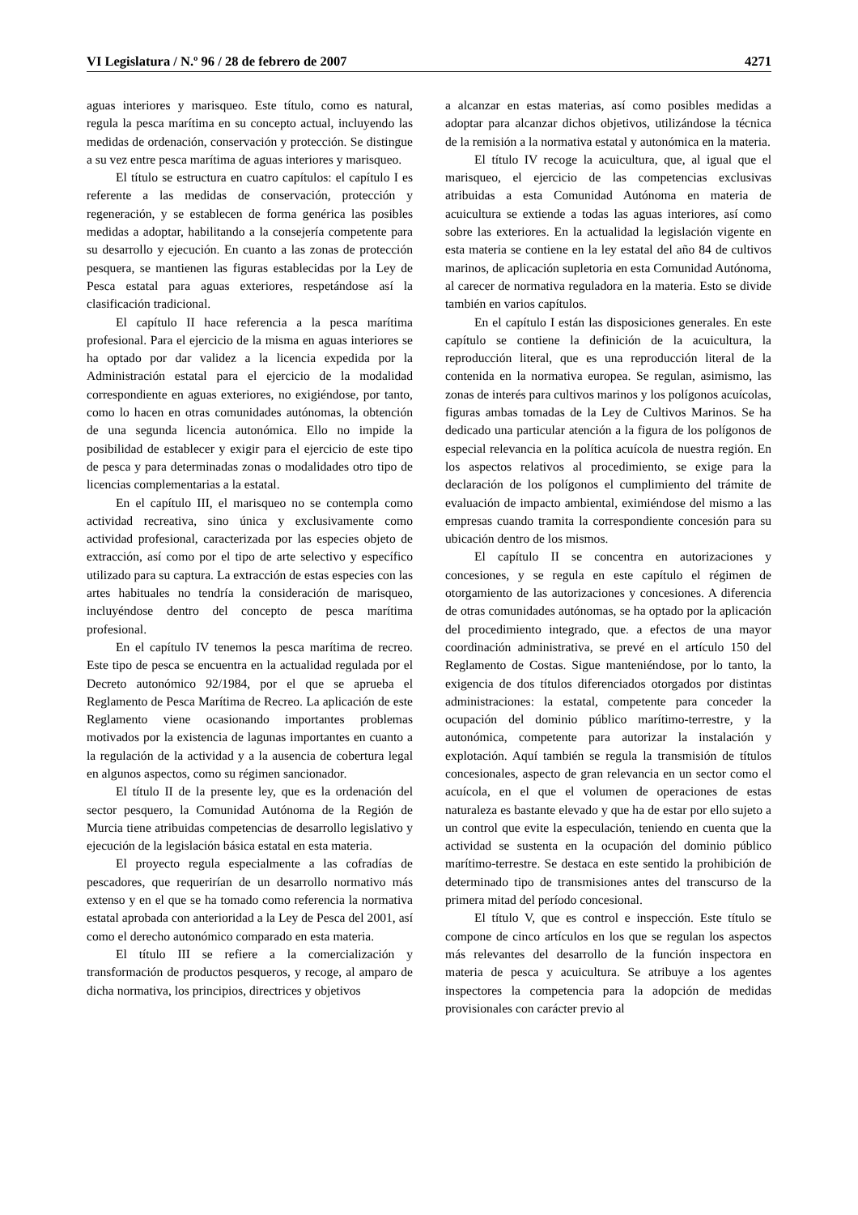VI Legislatura / N.º 96 / 28 de febrero de 2007 4271
aguas interiores y marisqueo. Este título, como es natural, regula la pesca marítima en su concepto actual, incluyendo las medidas de ordenación, conservación y protección. Se distingue a su vez entre pesca marítima de aguas interiores y marisqueo.
El título se estructura en cuatro capítulos: el capítulo I es referente a las medidas de conservación, protección y regeneración, y se establecen de forma genérica las posibles medidas a adoptar, habilitando a la consejería competente para su desarrollo y ejecución. En cuanto a las zonas de protección pesquera, se mantienen las figuras establecidas por la Ley de Pesca estatal para aguas exteriores, respetándose así la clasificación tradicional.
El capítulo II hace referencia a la pesca marítima profesional. Para el ejercicio de la misma en aguas interiores se ha optado por dar validez a la licencia expedida por la Administración estatal para el ejercicio de la modalidad correspondiente en aguas exteriores, no exigiéndose, por tanto, como lo hacen en otras comunidades autónomas, la obtención de una segunda licencia autonómica. Ello no impide la posibilidad de establecer y exigir para el ejercicio de este tipo de pesca y para determinadas zonas o modalidades otro tipo de licencias complementarias a la estatal.
En el capítulo III, el marisqueo no se contempla como actividad recreativa, sino única y exclusivamente como actividad profesional, caracterizada por las especies objeto de extracción, así como por el tipo de arte selectivo y específico utilizado para su captura. La extracción de estas especies con las artes habituales no tendría la consideración de marisqueo, incluyéndose dentro del concepto de pesca marítima profesional.
En el capítulo IV tenemos la pesca marítima de recreo. Este tipo de pesca se encuentra en la actualidad regulada por el Decreto autonómico 92/1984, por el que se aprueba el Reglamento de Pesca Marítima de Recreo. La aplicación de este Reglamento viene ocasionando importantes problemas motivados por la existencia de lagunas importantes en cuanto a la regulación de la actividad y a la ausencia de cobertura legal en algunos aspectos, como su régimen sancionador.
El título II de la presente ley, que es la ordenación del sector pesquero, la Comunidad Autónoma de la Región de Murcia tiene atribuidas competencias de desarrollo legislativo y ejecución de la legislación básica estatal en esta materia.
El proyecto regula especialmente a las cofradías de pescadores, que requerirían de un desarrollo normativo más extenso y en el que se ha tomado como referencia la normativa estatal aprobada con anterioridad a la Ley de Pesca del 2001, así como el derecho autonómico comparado en esta materia.
El título III se refiere a la comercialización y transformación de productos pesqueros, y recoge, al amparo de dicha normativa, los principios, directrices y objetivos
a alcanzar en estas materias, así como posibles medidas a adoptar para alcanzar dichos objetivos, utilizándose la técnica de la remisión a la normativa estatal y autonómica en la materia.
El título IV recoge la acuicultura, que, al igual que el marisqueo, el ejercicio de las competencias exclusivas atribuidas a esta Comunidad Autónoma en materia de acuicultura se extiende a todas las aguas interiores, así como sobre las exteriores. En la actualidad la legislación vigente en esta materia se contiene en la ley estatal del año 84 de cultivos marinos, de aplicación supletoria en esta Comunidad Autónoma, al carecer de normativa reguladora en la materia. Esto se divide también en varios capítulos.
En el capítulo I están las disposiciones generales. En este capítulo se contiene la definición de la acuicultura, la reproducción literal, que es una reproducción literal de la contenida en la normativa europea. Se regulan, asimismo, las zonas de interés para cultivos marinos y los polígonos acuícolas, figuras ambas tomadas de la Ley de Cultivos Marinos. Se ha dedicado una particular atención a la figura de los polígonos de especial relevancia en la política acuícola de nuestra región. En los aspectos relativos al procedimiento, se exige para la declaración de los polígonos el cumplimiento del trámite de evaluación de impacto ambiental, eximiéndose del mismo a las empresas cuando tramita la correspondiente concesión para su ubicación dentro de los mismos.
El capítulo II se concentra en autorizaciones y concesiones, y se regula en este capítulo el régimen de otorgamiento de las autorizaciones y concesiones. A diferencia de otras comunidades autónomas, se ha optado por la aplicación del procedimiento integrado, que. a efectos de una mayor coordinación administrativa, se prevé en el artículo 150 del Reglamento de Costas. Sigue manteniéndose, por lo tanto, la exigencia de dos títulos diferenciados otorgados por distintas administraciones: la estatal, competente para conceder la ocupación del dominio público marítimo-terrestre, y la autonómica, competente para autorizar la instalación y explotación. Aquí también se regula la transmisión de títulos concesionales, aspecto de gran relevancia en un sector como el acuícola, en el que el volumen de operaciones de estas naturaleza es bastante elevado y que ha de estar por ello sujeto a un control que evite la especulación, teniendo en cuenta que la actividad se sustenta en la ocupación del dominio público marítimo-terrestre. Se destaca en este sentido la prohibición de determinado tipo de transmisiones antes del transcurso de la primera mitad del período concesional.
El título V, que es control e inspección. Este título se compone de cinco artículos en los que se regulan los aspectos más relevantes del desarrollo de la función inspectora en materia de pesca y acuicultura. Se atribuye a los agentes inspectores la competencia para la adopción de medidas provisionales con carácter previo al